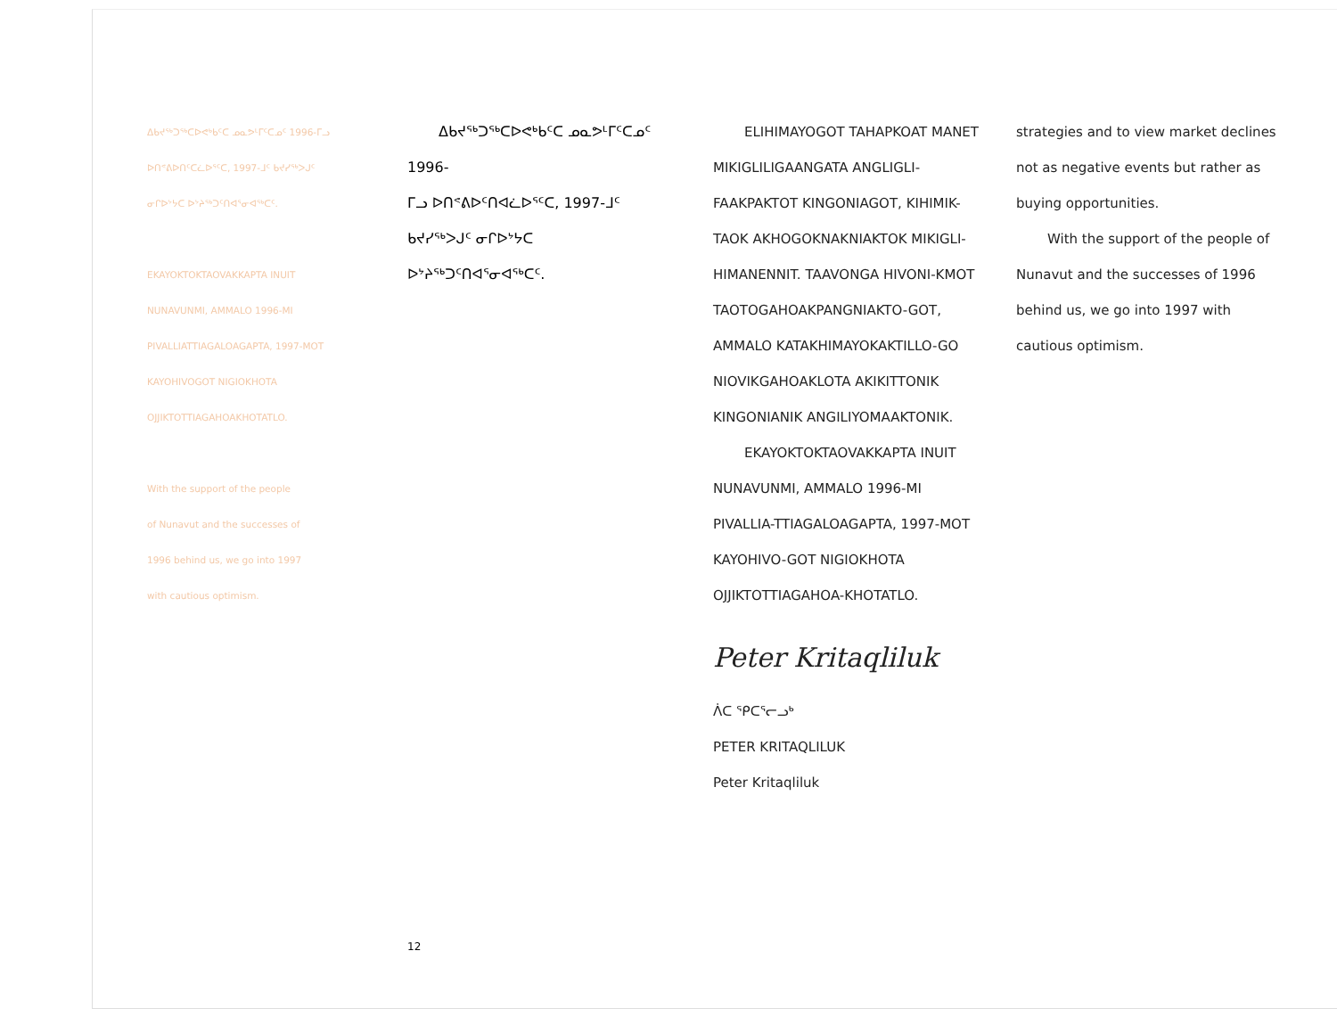ᐃᑲᔪᖅᑐᖅᑕᐅᕙᒃᑲᑦᑕ ᓄᓇᕗᒻᒥᑦᑕᓄᑦ 1996-ᒥᓗ
ᐅᑎᕝᕕᐅᑎᑦᑕᓛᐅᕐᑦᑕ, 1997-ᒧᑦ ᑲᔪᓯᖅᐳᒍᑦ
ᓂᒋᐅᔾᔭᑕ ᐅᔾᔨᖅᑐᑦᑎᐊᕐᓂᐊᖅᑕᑦ.
EKAYOKTOKTAOVAKKAPTA INUIT
NUNAVUNMI, AMMALO 1996-MI
PIVALLIATTIAGALOAGAPTA, 1997-MOT
KAYOHIVOGOT NIGIOKHOTA
OJJIKTOTTIAGAHOAKHOTATLO.
With the support of the people
of Nunavut and the successes of
1996 behind us, we go into 1997
with cautious optimism.
ᐃᑲᔪᖅᑐᖅᑕᐅᕙᒃᑲᑦᑕ ᓄᓇᕗᒻᒥᑦᑕᓄᑦ 1996-
ᒥᓗ ᐅᑎᕝᕕᐅᑦᑎᐊᓛᐅᕐᑦᑕ, 1997-ᒧᑦ
ᑲᔪᓯᖅᐳᒍᑦ ᓂᒋᐅᔾᔭᑕ ᐅᔾᔨᖅᑐᑦᑎᐊᕐᓂᐊᖅᑕᑦ.
ELIHIMAYOGOT TAHAPKOAT MANET MIKIGLILIGAANGATA ANGLIGLI-FAAKPAKTOT KINGONIAGOT, KIHIMIK-TAOK AKHOGOKNAKNIAKTOK MIKIGLI-HIMANENNIT. TAAVONGA HIVONI-KMOT TAOTOGAHOAKPANGNIAKTO-GOT, AMMALO KATAKHIMAYOKAKTILLO-GO NIOVIKGAHOAKLOTA AKIKITTONIK KINGONIANIK ANGILIYOMAAKTONIK.
EKAYOKTOKTAOVAKKAPTA INUIT NUNAVUNMI, AMMALO 1996-MI PIVALLIA-TTIAGALOAGAPTA, 1997-MOT KAYOHIVO-GOT NIGIOKHOTA OJJIKTOTTIAGAHOA-KHOTATLO.
Peter Kritaqliluk
ᐲᑕ ᕿᑕᕐᓕᓗᒃ
PETER KRITAQLILUK
Peter Kritaqliluk
strategies and to view market declines not as negative events but rather as buying opportunities.
With the support of the people of Nunavut and the successes of 1996 behind us, we go into 1997 with cautious optimism.
12